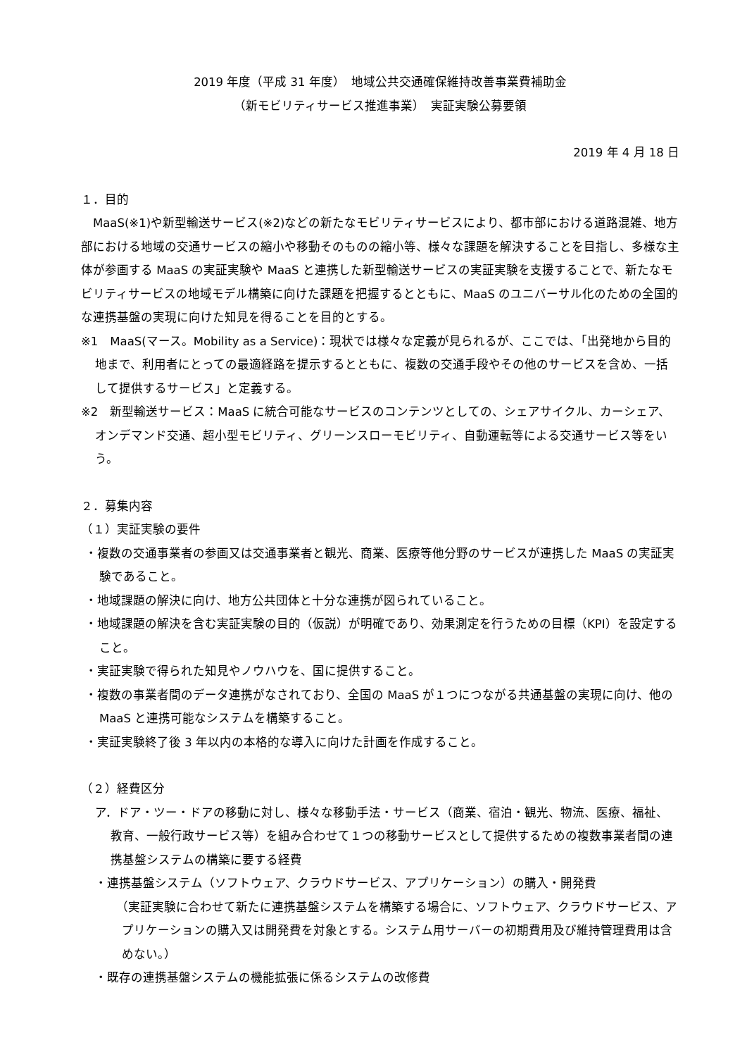2019 年度（平成 31 年度）　地域公共交通確保維持改善事業費補助金
（新モビリティサービス推進事業）　実証実験公募要領
2019 年 4 月 18 日
１．目的
　MaaS(※1)や新型輸送サービス(※2)などの新たなモビリティサービスにより、都市部における道路混雑、地方部における地域の交通サービスの縮小や移動そのものの縮小等、様々な課題を解決することを目指し、多様な主体が参画する MaaS の実証実験や MaaS と連携した新型輸送サービスの実証実験を支援することで、新たなモビリティサービスの地域モデル構築に向けた課題を把握するとともに、MaaS のユニバーサル化のための全国的な連携基盤の実現に向けた知見を得ることを目的とする。
※1　MaaS(マース。Mobility as a Service)：現状では様々な定義が見られるが、ここでは、「出発地から目的地まで、利用者にとっての最適経路を提示するとともに、複数の交通手段やその他のサービスを含め、一括して提供するサービス」と定義する。
※2　新型輸送サービス：MaaS に統合可能なサービスのコンテンツとしての、シェアサイクル、カーシェア、オンデマンド交通、超小型モビリティ、グリーンスローモビリティ、自動運転等による交通サービス等をいう。
２．募集内容
（１）実証実験の要件
・複数の交通事業者の参画又は交通事業者と観光、商業、医療等他分野のサービスが連携した MaaS の実証実験であること。
・地域課題の解決に向け、地方公共団体と十分な連携が図られていること。
・地域課題の解決を含む実証実験の目的（仮説）が明確であり、効果測定を行うための目標（KPI）を設定すること。
・実証実験で得られた知見やノウハウを、国に提供すること。
・複数の事業者間のデータ連携がなされており、全国の MaaS が１つにつながる共通基盤の実現に向け、他の MaaS と連携可能なシステムを構築すること。
・実証実験終了後 3 年以内の本格的な導入に向けた計画を作成すること。
（２）経費区分
ア．ドア・ツー・ドアの移動に対し、様々な移動手法・サービス（商業、宿泊・観光、物流、医療、福祉、教育、一般行政サービス等）を組み合わせて１つの移動サービスとして提供するための複数事業者間の連携基盤システムの構築に要する経費
・連携基盤システム（ソフトウェア、クラウドサービス、アプリケーション）の購入・開発費
（実証実験に合わせて新たに連携基盤システムを構築する場合に、ソフトウェア、クラウドサービス、アプリケーションの購入又は開発費を対象とする。システム用サーバーの初期費用及び維持管理費用は含めない。）
・既存の連携基盤システムの機能拡張に係るシステムの改修費